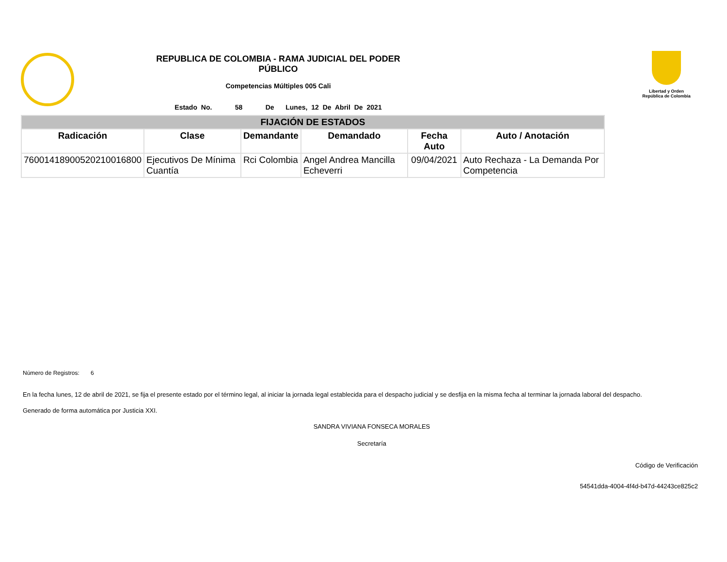REPUBLICA DE COLOMBIA - RAMA JUDICIAL DEL PODER
PÚBLICO
Competencias Múltiples 005 Cali
Estado No. 58 De Lunes, 12 De Abril De 2021
Libertad y Orden
República de Colombia
| FIJACIÓN DE ESTADOS | | | | | |
| --- | --- | --- | --- | --- | --- |
| Radicación | Clase | Demandante | Demandado | Fecha Auto | Auto / Anotación |
| 76001418900520210016800 | Ejecutivos De Mínima Cuantía | Rci Colombia | Angel Andrea Mancilla Echeverri | 09/04/2021 | Auto Rechaza - La Demanda Por Competencia |
Número de Registros: 6
En la fecha lunes, 12 de abril de 2021, se fija el presente estado por el término legal, al iniciar la jornada legal establecida para el despacho judicial y se desfija en la misma fecha al terminar la jornada laboral del despacho.
Generado de forma automática por Justicia XXI.
SANDRA VIVIANA FONSECA MORALES
Secretaría
Código de Verificación
54541dda-4004-4f4d-b47d-44243ce825c2